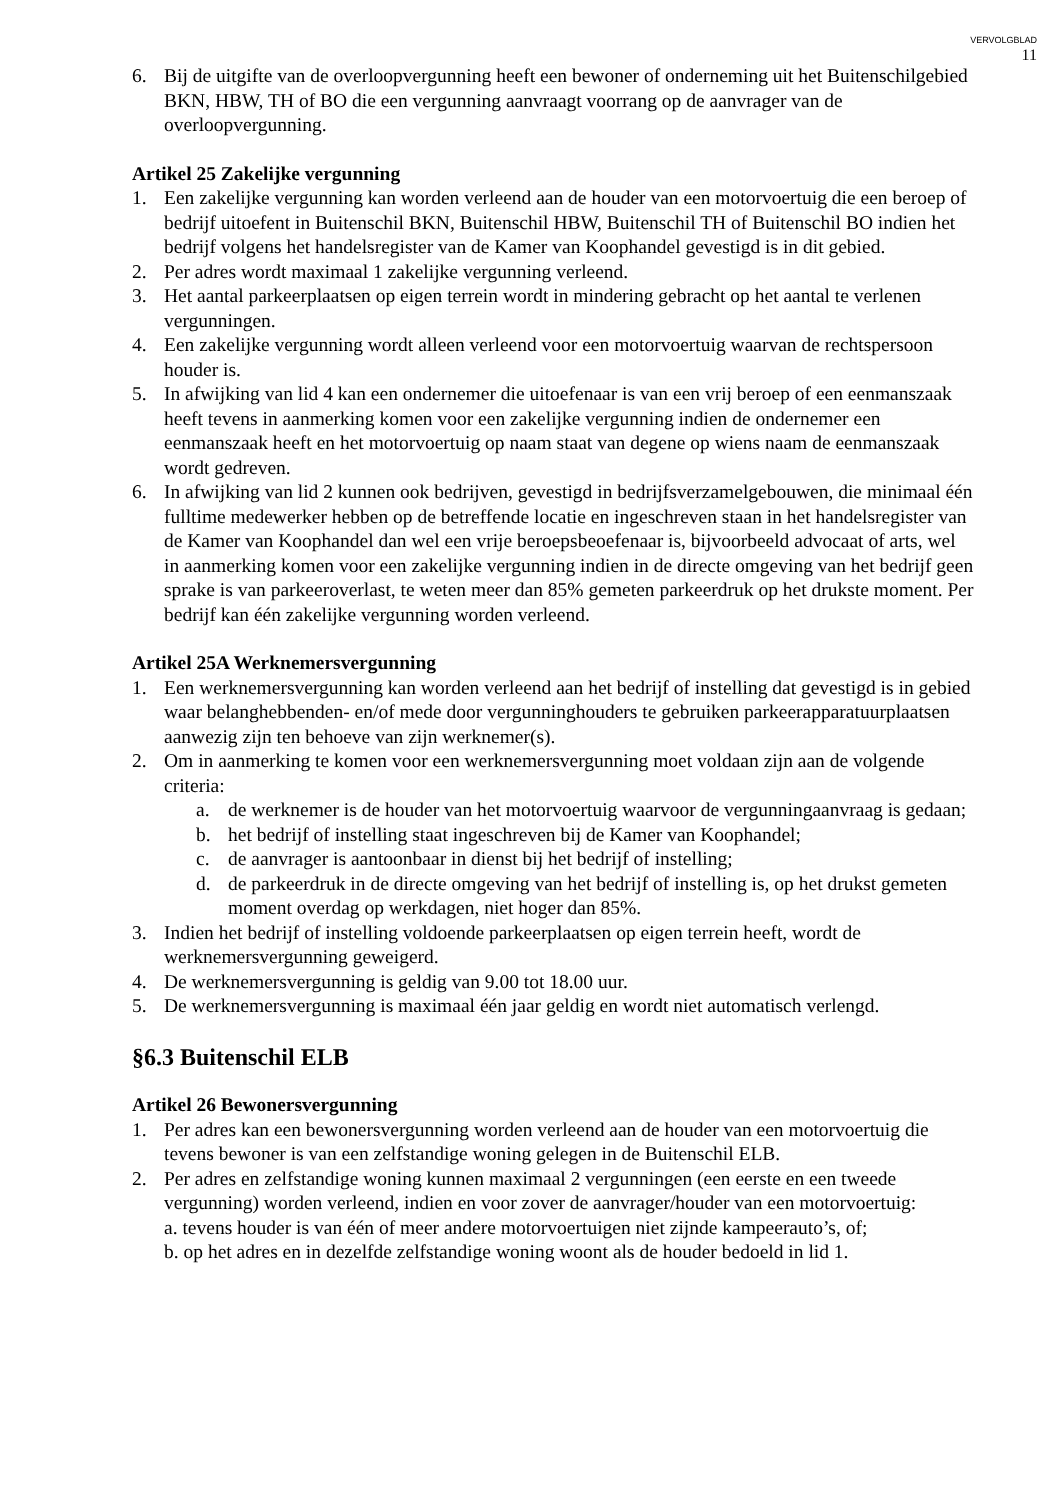VERVOLGBLAD
11
6. Bij de uitgifte van de overloopvergunning heeft een bewoner of onderneming uit het Buitenschilgebied BKN, HBW, TH of BO die een vergunning aanvraagt voorrang op de aanvrager van de overloopvergunning.
Artikel 25 Zakelijke vergunning
1. Een zakelijke vergunning kan worden verleend aan de houder van een motorvoertuig die een beroep of bedrijf uitoefent in Buitenschil BKN, Buitenschil HBW, Buitenschil TH of Buitenschil BO indien het bedrijf volgens het handelsregister van de Kamer van Koophandel gevestigd is in dit gebied.
2. Per adres wordt maximaal 1 zakelijke vergunning verleend.
3. Het aantal parkeerplaatsen op eigen terrein wordt in mindering gebracht op het aantal te verlenen vergunningen.
4. Een zakelijke vergunning wordt alleen verleend voor een motorvoertuig waarvan de rechtspersoon houder is.
5. In afwijking van lid 4 kan een ondernemer die uitoefenaar is van een vrij beroep of een eenmanszaak heeft tevens in aanmerking komen voor een zakelijke vergunning indien de ondernemer een eenmanszaak heeft en het motorvoertuig op naam staat van degene op wiens naam de eenmanszaak wordt gedreven.
6. In afwijking van lid 2 kunnen ook bedrijven, gevestigd in bedrijfsverzamelgebouwen, die minimaal één fulltime medewerker hebben op de betreffende locatie en ingeschreven staan in het handelsregister van de Kamer van Koophandel dan wel een vrije beroepsbeoefenaar is, bijvoorbeeld advocaat of arts, wel in aanmerking komen voor een zakelijke vergunning indien in de directe omgeving van het bedrijf geen sprake is van parkeeroverlast, te weten meer dan 85% gemeten parkeerdruk op het drukste moment. Per bedrijf kan één zakelijke vergunning worden verleend.
Artikel 25A Werknemersvergunning
1. Een werknemersvergunning kan worden verleend aan het bedrijf of instelling dat gevestigd is in gebied waar belanghebbenden- en/of mede door vergunninghouders te gebruiken parkeerapparatuurplaatsen aanwezig zijn ten behoeve van zijn werknemer(s).
2. Om in aanmerking te komen voor een werknemersvergunning moet voldaan zijn aan de volgende criteria:
a. de werknemer is de houder van het motorvoertuig waarvoor de vergunningaanvraag is gedaan;
b. het bedrijf of instelling staat ingeschreven bij de Kamer van Koophandel;
c. de aanvrager is aantoonbaar in dienst bij het bedrijf of instelling;
d. de parkeerdruk in de directe omgeving van het bedrijf of instelling is, op het drukst gemeten moment overdag op werkdagen, niet hoger dan 85%.
3. Indien het bedrijf of instelling voldoende parkeerplaatsen op eigen terrein heeft, wordt de werknemersvergunning geweigerd.
4. De werknemersvergunning is geldig van 9.00 tot 18.00 uur.
5. De werknemersvergunning is maximaal één jaar geldig en wordt niet automatisch verlengd.
§6.3 Buitenschil ELB
Artikel 26 Bewonersvergunning
1. Per adres kan een bewonersvergunning worden verleend aan de houder van een motorvoertuig die tevens bewoner is van een zelfstandige woning gelegen in de Buitenschil ELB.
2. Per adres en zelfstandige woning kunnen maximaal 2 vergunningen (een eerste en een tweede vergunning) worden verleend, indien en voor zover de aanvrager/houder van een motorvoertuig:
a. tevens houder is van één of meer andere motorvoertuigen niet zijnde kampeerauto’s, of;
b. op het adres en in dezelfde zelfstandige woning woont als de houder bedoeld in lid 1.